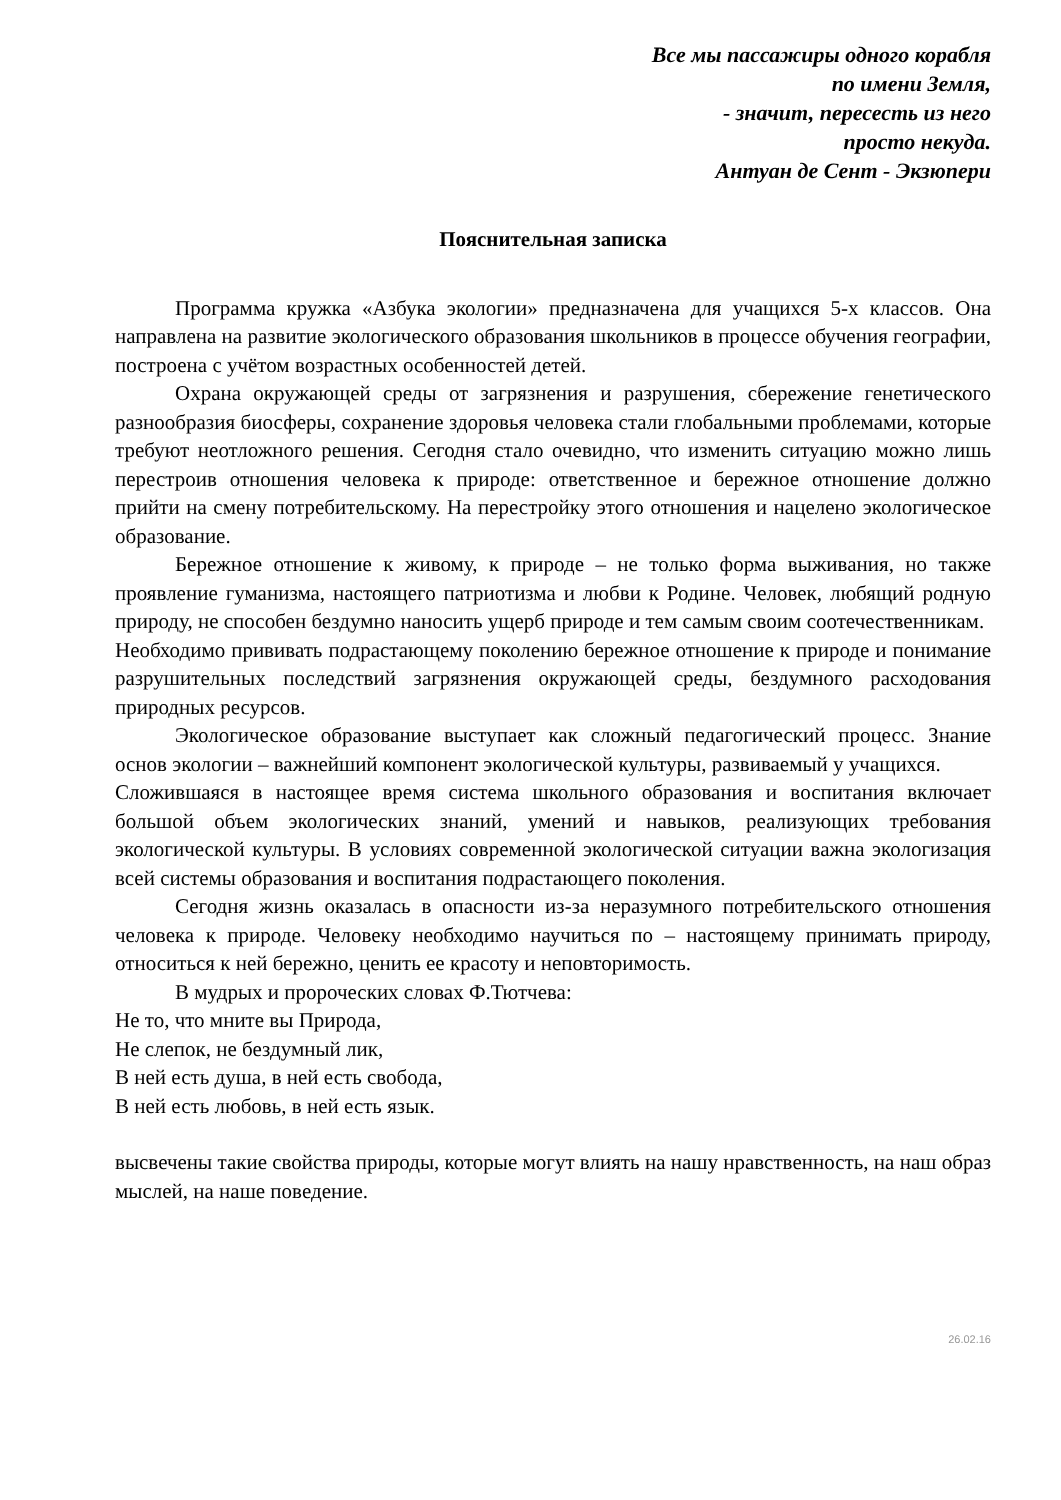Все мы пассажиры одного корабля
по имени Земля,
- значит, пересесть из него
просто некуда.
Антуан де Сент - Экзюпери
Пояснительная записка
Программа кружка «Азбука экологии» предназначена для учащихся 5-х классов. Она направлена на развитие экологического образования школьников в процессе обучения географии, построена с учётом возрастных особенностей детей.
Охрана окружающей среды от загрязнения и разрушения, сбережение генетического разнообразия биосферы, сохранение здоровья человека стали глобальными проблемами, которые требуют неотложного решения. Сегодня стало очевидно, что изменить ситуацию можно лишь перестроив отношения человека к природе: ответственное и бережное отношение должно прийти на смену потребительскому. На перестройку этого отношения и нацелено экологическое образование.
Бережное отношение к живому, к природе – не только форма выживания, но также проявление гуманизма, настоящего патриотизма и любви к Родине. Человек, любящий родную природу, не способен бездумно наносить ущерб природе и тем самым своим соотечественникам.
Необходимо прививать подрастающему поколению бережное отношение к природе и понимание разрушительных последствий загрязнения окружающей среды, бездумного расходования природных ресурсов.
Экологическое образование выступает как сложный педагогический процесс. Знание основ экологии – важнейший компонент экологической культуры, развиваемый у учащихся.
Сложившаяся в настоящее время система школьного образования и воспитания включает большой объем экологических знаний, умений и навыков, реализующих требования экологической культуры. В условиях современной экологической ситуации важна экологизация всей системы образования и воспитания подрастающего поколения.
Сегодня жизнь оказалась в опасности из-за неразумного потребительского отношения человека к природе. Человеку необходимо научиться по – настоящему принимать природу, относиться к ней бережно, ценить ее красоту и неповторимость.
В мудрых и пророческих словах Ф.Тютчева:
Не то, что мните вы Природа,
Не слепок, не бездумный лик,
В ней есть душа, в ней есть свобода,
В ней есть любовь, в ней есть язык.
высвечены такие свойства природы, которые могут влиять на нашу нравственность, на наш образ мыслей, на наше поведение.
26.02.16